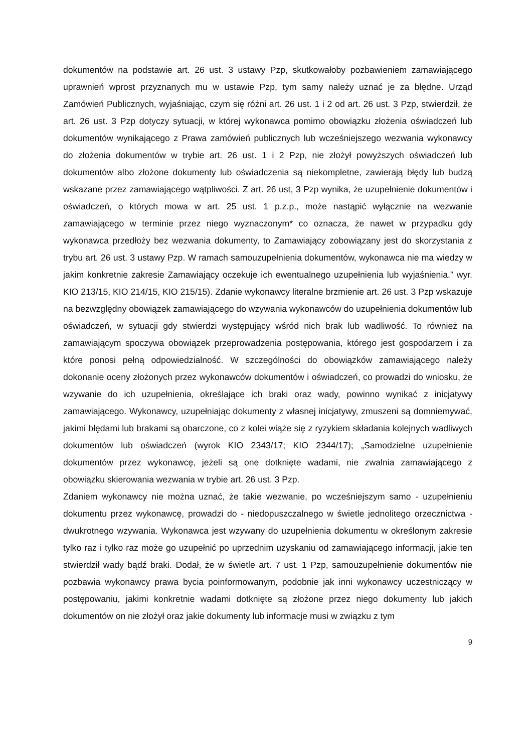dokumentów na podstawie art. 26 ust. 3 ustawy Pzp, skutkowałoby pozbawieniem zamawiającego uprawnień wprost przyznanych mu w ustawie Pzp, tym samy należy uznać je za błędne. Urząd Zamówień Publicznych, wyjaśniając, czym się różni art. 26 ust. 1 i 2 od art. 26 ust. 3 Pzp, stwierdził, że art. 26 ust. 3 Pzp dotyczy sytuacji, w której wykonawca pomimo obowiązku złożenia oświadczeń lub dokumentów wynikającego z Prawa zamówień publicznych lub wcześniejszego wezwania wykonawcy do złożenia dokumentów w trybie art. 26 ust. 1 i 2 Pzp, nie złożył powyższych oświadczeń lub dokumentów albo złożone dokumenty lub oświadczenia są niekompletne, zawierają błędy lub budzą wskazane przez zamawiającego wątpliwości. Z art. 26 ust, 3 Pzp wynika, że uzupełnienie dokumentów i oświadczeń, o których mowa w art. 25 ust. 1 p.z.p., może nastąpić wyłącznie na wezwanie zamawiającego w terminie przez niego wyznaczonym* co oznacza, że nawet w przypadku gdy wykonawca przedłoży bez wezwania dokumenty, to Zamawiający zobowiązany jest do skorzystania z trybu art. 26 ust. 3 ustawy Pzp. W ramach samouzupełnienia dokumentów, wykonawca nie ma wiedzy w jakim konkretnie zakresie Zamawiający oczekuje ich ewentualnego uzupełnienia lub wyjaśnienia.” wyr. KIO 213/15, KIO 214/15, KIO 215/15). Zdanie wykonawcy literalne brzmienie art. 26 ust. 3 Pzp wskazuje na bezwzględny obowiązek zamawiającego do wzywania wykonawców do uzupełnienia dokumentów lub oświadczeń, w sytuacji gdy stwierdzi występujący wśród nich brak lub wadliwość. To również na zamawiającym spoczywa obowiązek przeprowadzenia postępowania, którego jest gospodarzem i za które ponosi pełną odpowiedzialność. W szczególności do obowiązków zamawiającego należy dokonanie oceny złożonych przez wykonawców dokumentów i oświadczeń, co prowadzi do wniosku, że wzywanie do ich uzupełnienia, określające ich braki oraz wady, powinno wynikać z inicjatywy zamawiającego. Wykonawcy, uzupełniając dokumenty z własnej inicjatywy, zmuszeni są domniemywać, jakimi błędami lub brakami są obarczone, co z kolei wiąże się z ryzykiem składania kolejnych wadliwych dokumentów lub oświadczeń (wyrok KIO 2343/17; KIO 2344/17); „Samodzielne uzupełnienie dokumentów przez wykonawcę, jeżeli są one dotknięte wadami, nie zwalnia zamawiającego z obowiązku skierowania wezwania w trybie art. 26 ust. 3 Pzp.
Zdaniem wykonawcy nie można uznać, że takie wezwanie, po wcześniejszym samo - uzupełnieniu dokumentu przez wykonawcę, prowadzi do - niedopuszczalnego w świetle jednolitego orzecznictwa - dwukrotnego wzywania. Wykonawca jest wzywany do uzupełnienia dokumentu w określonym zakresie tylko raz i tylko raz może go uzupełnić po uprzednim uzyskaniu od zamawiającego informacji, jakie ten stwierdził wady bądź braki. Dodał, że w świetle art. 7 ust. 1 Pzp, samouzupełnienie dokumentów nie pozbawia wykonawcy prawa bycia poinformowanym, podobnie jak inni wykonawcy uczestniczący w postępowaniu, jakimi konkretnie wadami dotknięte są złożone przez niego dokumenty lub jakich dokumentów on nie złożył oraz jakie dokumenty lub informacje musi w związku z tym
9